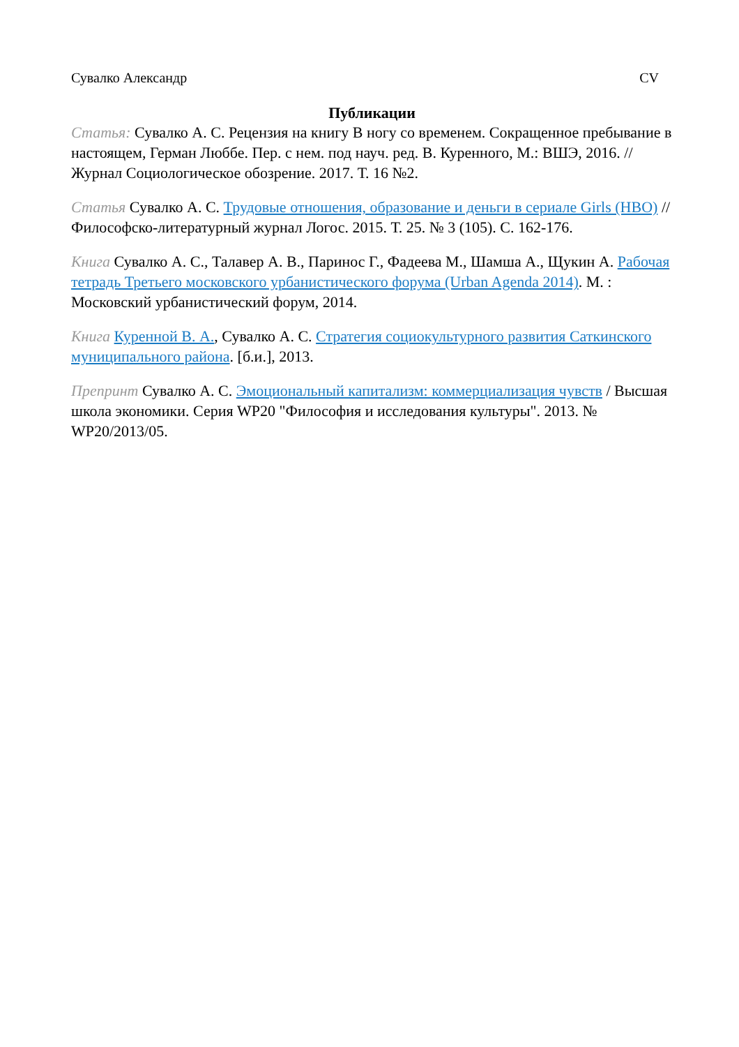Сувалко Александр CV
Публикации
Статья: Сувалко А. С. Рецензия на книгу В ногу со временем. Сокращенное пребывание в настоящем, Герман Люббе. Пер. с нем. под науч. ред. В. Куренного, М.: ВШЭ, 2016. // Журнал Социологическое обозрение. 2017. Т. 16 №2.
Статья Сувалко А. С. Трудовые отношения, образование и деньги в сериале Girls (HBO) // Философско-литературный журнал Логос. 2015. Т. 25. № 3 (105). С. 162-176.
Книга Сувалко А. С., Талавер А. В., Паринос Г., Фадеева М., Шамша А., Щукин А. Рабочая тетрадь Третьего московского урбанистического форума (Urban Agenda 2014). М. : Московский урбанистический форум, 2014.
Книга Куренной В. А., Сувалко А. С. Стратегия социокультурного развития Саткинского муниципального района. [б.и.], 2013.
Препринт Сувалко А. С. Эмоциональный капитализм: коммерциализация чувств / Высшая школа экономики. Серия WP20 "Философия и исследования культуры". 2013. № WP20/2013/05.